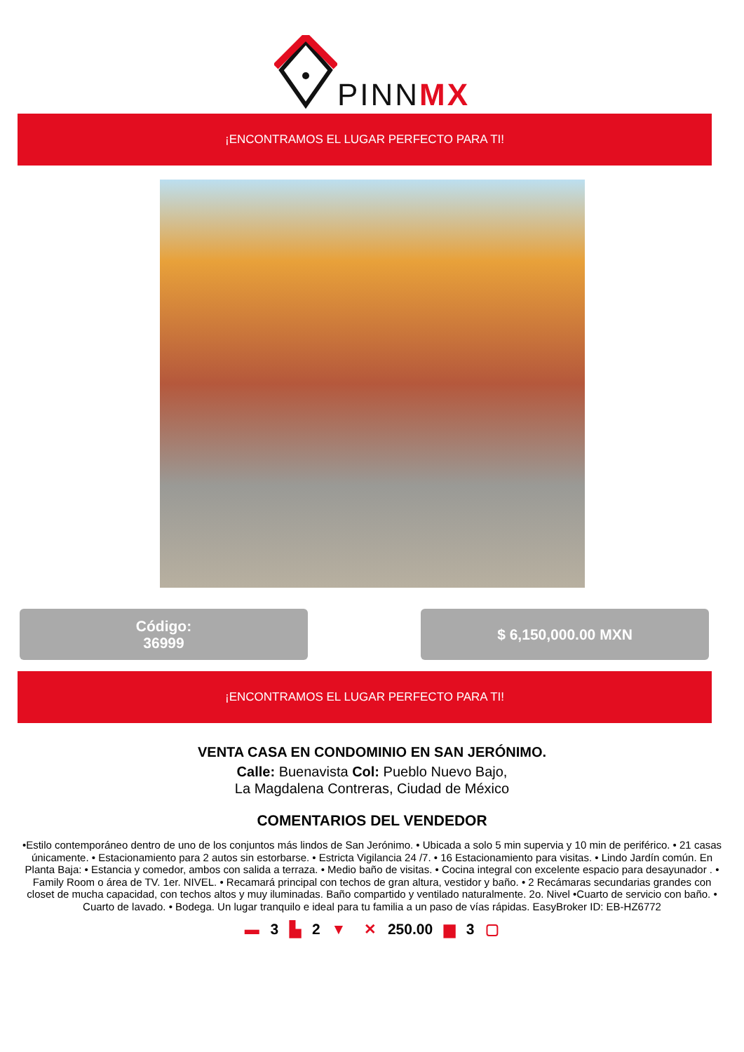PINNMX
¡ENCONTRAMOS EL LUGAR PERFECTO PARA TI!
Código:
36999
$ 6,150,000.00 MXN
¡ENCONTRAMOS EL LUGAR PERFECTO PARA TI!
VENTA CASA EN CONDOMINIO EN SAN JERÓNIMO.
Calle: Buenavista Col: Pueblo Nuevo Bajo,
La Magdalena Contreras, Ciudad de México
COMENTARIOS DEL VENDEDOR
•Estilo contemporáneo dentro de uno de los conjuntos más lindos de San Jerónimo. • Ubicada a solo 5 min supervia y 10 min de periférico. • 21 casas únicamente. • Estacionamiento para 2 autos sin estorbarse. • Estricta Vigilancia 24 /7. • 16 Estacionamiento para visitas. • Lindo Jardín común. En Planta Baja: • Estancia y comedor, ambos con salida a terraza. • Medio baño de visitas. • Cocina integral con excelente espacio para desayunador . • Family Room o área de TV. 1er. NIVEL. • Recamará principal con techos de gran altura, vestidor y baño. • 2 Recámaras secundarias grandes con closet de mucha capacidad, con techos altos y muy iluminadas. Baño compartido y ventilado naturalmente. 2o. Nivel •Cuarto de servicio con baño. • Cuarto de lavado. • Bodega. Un lugar tranquilo e ideal para tu familia a un paso de vías rápidas. EasyBroker ID: EB-HZ6772
▬ 3 ▙ 2 ▼ ✕ 250.00 ▆ 3 ▢